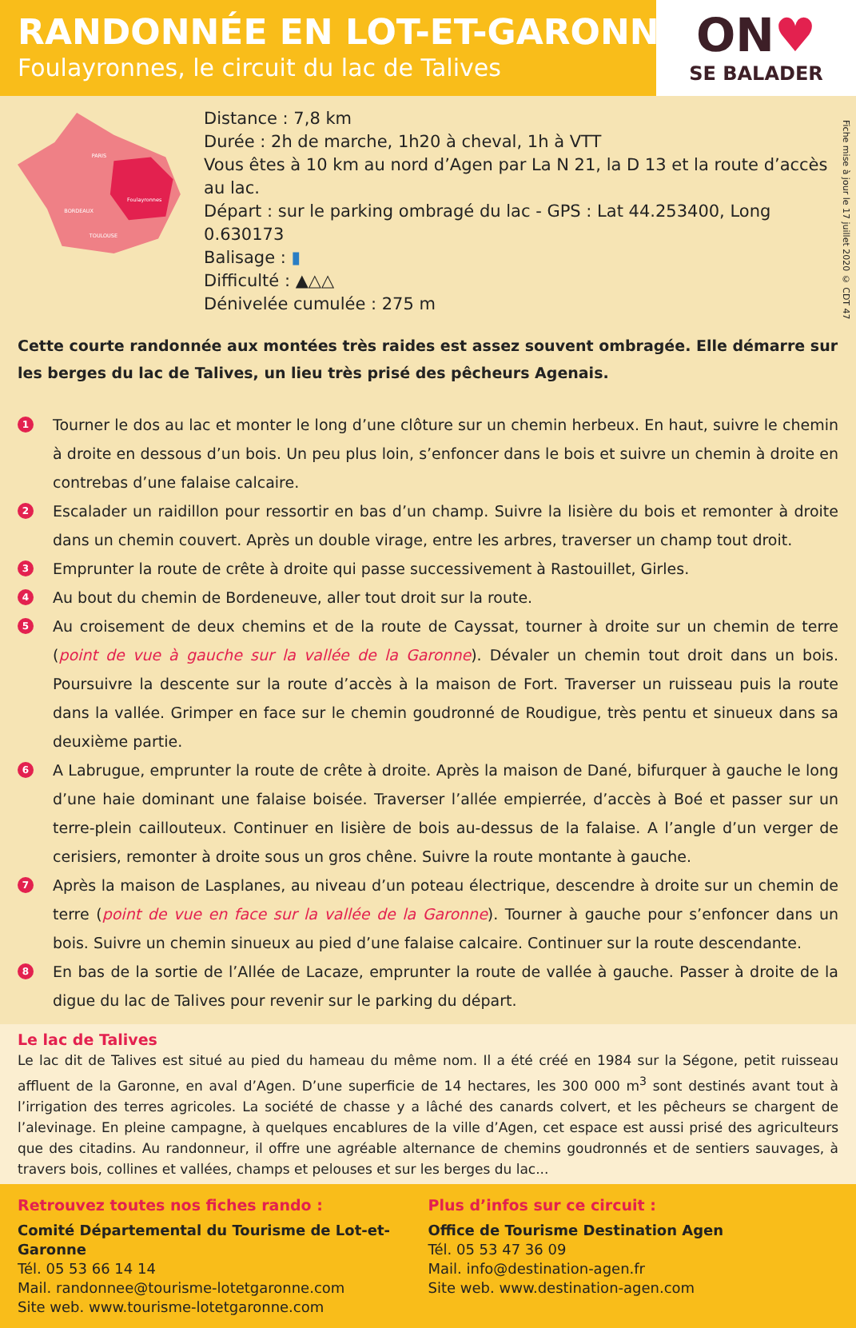RANDONNÉE EN LOT-ET-GARONNE
Foulayronnes, le circuit du lac de Talives
ON♥
SE BALADER
Fiche mise à jour le 17 juillet 2020 © CDT 47
PARIS
BORDEAUX
TOULOUSE
Foulayronnes
Distance : 7,8 km
Durée : 2h de marche, 1h20 à cheval, 1h à VTT
Vous êtes à 10 km au nord d’Agen par La N 21, la D 13 et la route d’accès au lac.
Départ : sur le parking ombragé du lac - GPS : Lat 44.253400, Long 0.630173
Balisage : ▮
Difficulté : ▲△△
Dénivelée cumulée : 275 m
Cette courte randonnée aux montées très raides est assez souvent ombragée. Elle démarre sur les berges du lac de Talives, un lieu très prisé des pêcheurs Agenais.
1 Tourner le dos au lac et monter le long d’une clôture sur un chemin herbeux. En haut, suivre le chemin à droite en dessous d’un bois. Un peu plus loin, s’enfoncer dans le bois et suivre un chemin à droite en contrebas d’une falaise calcaire.
2 Escalader un raidillon pour ressortir en bas d’un champ. Suivre la lisière du bois et remonter à droite dans un chemin couvert. Après un double virage, entre les arbres, traverser un champ tout droit.
3 Emprunter la route de crête à droite qui passe successivement à Rastouillet, Girles.
4 Au bout du chemin de Bordeneuve, aller tout droit sur la route.
5 Au croisement de deux chemins et de la route de Cayssat, tourner à droite sur un chemin de terre (point de vue à gauche sur la vallée de la Garonne). Dévaler un chemin tout droit dans un bois. Poursuivre la descente sur la route d’accès à la maison de Fort. Traverser un ruisseau puis la route dans la vallée. Grimper en face sur le chemin goudronné de Roudigue, très pentu et sinueux dans sa deuxième partie.
6 A Labrugue, emprunter la route de crête à droite. Après la maison de Dané, bifurquer à gauche le long d’une haie dominant une falaise boisée. Traverser l’allée empierrée, d’accès à Boé et passer sur un terre-plein caillouteux. Continuer en lisière de bois au-dessus de la falaise. A l’angle d’un verger de cerisiers, remonter à droite sous un gros chêne. Suivre la route montante à gauche.
7 Après la maison de Lasplanes, au niveau d’un poteau électrique, descendre à droite sur un chemin de terre (point de vue en face sur la vallée de la Garonne). Tourner à gauche pour s’enfoncer dans un bois. Suivre un chemin sinueux au pied d’une falaise calcaire. Continuer sur la route descendante.
8 En bas de la sortie de l’Allée de Lacaze, emprunter la route de vallée à gauche. Passer à droite de la digue du lac de Talives pour revenir sur le parking du départ.
Le lac de Talives
Le lac dit de Talives est situé au pied du hameau du même nom. Il a été créé en 1984 sur la Ségone, petit ruisseau affluent de la Garonne, en aval d’Agen. D’une superficie de 14 hectares, les 300 000 m<sup>3</sup> sont destinés avant tout à l’irrigation des terres agricoles. La société de chasse y a lâché des canards colvert, et les pêcheurs se chargent de l’alevinage. En pleine campagne, à quelques encablures de la ville d’Agen, cet espace est aussi prisé des agriculteurs que des citadins. Au randonneur, il offre une agréable alternance de chemins goudronnés et de sentiers sauvages, à travers bois, collines et vallées, champs et pelouses et sur les berges du lac...
Retrouvez toutes nos fiches rando :
Comité Départemental du Tourisme de Lot-et-Garonne
Tél. 05 53 66 14 14
Mail. randonnee@tourisme-lotetgaronne.com
Site web. www.tourisme-lotetgaronne.com
Plus d’infos sur ce circuit :
Office de Tourisme Destination Agen
Tél. 05 53 47 36 09
Mail. info@destination-agen.fr
Site web. www.destination-agen.com